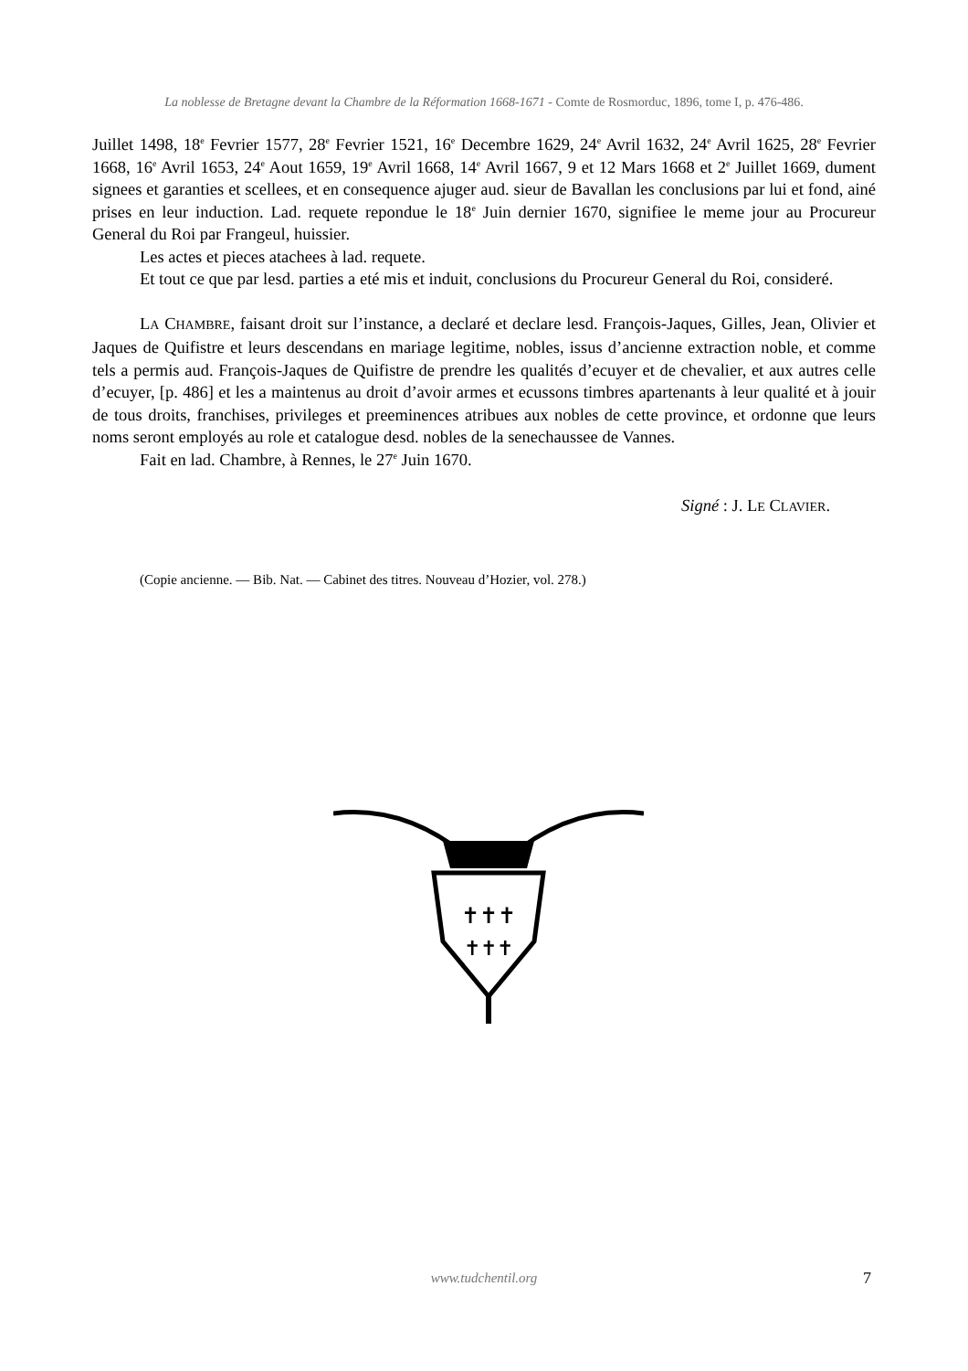La noblesse de Bretagne devant la Chambre de la Réformation 1668-1671 - Comte de Rosmorduc, 1896, tome I, p. 476-486.
Juillet 1498, 18<sup>e</sup> Fevrier 1577, 28<sup>e</sup> Fevrier 1521, 16<sup>e</sup> Decembre 1629, 24<sup>e</sup> Avril 1632, 24<sup>e</sup> Avril 1625, 28<sup>e</sup> Fevrier 1668, 16<sup>e</sup> Avril 1653, 24<sup>e</sup> Aout 1659, 19<sup>e</sup> Avril 1668, 14<sup>e</sup> Avril 1667, 9 et 12 Mars 1668 et 2<sup>e</sup> Juillet 1669, dument signees et garanties et scellees, et en consequence ajuger aud. sieur de Bavallan les conclusions par lui et fond, ainé prises en leur induction. Lad. requete repondue le 18<sup>e</sup> Juin dernier 1670, signifiee le meme jour au Procureur General du Roi par Frangeul, huissier.
Les actes et pieces atachees à lad. requete.
Et tout ce que par lesd. parties a eté mis et induit, conclusions du Procureur General du Roi, consideré.
LA CHAMBRE, faisant droit sur l’instance, a declaré et declare lesd. François-Jaques, Gilles, Jean, Olivier et Jaques de Quifistre et leurs descendans en mariage legitime, nobles, issus d’ancienne extraction noble, et comme tels a permis aud. François-Jaques de Quifistre de prendre les qualités d’ecuyer et de chevalier, et aux autres celle d’ecuyer, [p. 486] et les a maintenus au droit d’avoir armes et ecussons timbres apartenants à leur qualité et à jouir de tous droits, franchises, privileges et preeminences atribues aux nobles de cette province, et ordonne que leurs noms seront employés au role et catalogue desd. nobles de la senechaussee de Vannes.
Fait en lad. Chambre, à Rennes, le 27<sup>e</sup> Juin 1670.
Signé : J. LE CLAVIER.
(Copie ancienne. — Bib. Nat. — Cabinet des titres. Nouveau d’Hozier, vol. 278.)
✝✝✝
✝✝✝
www.tudchentil.org 7